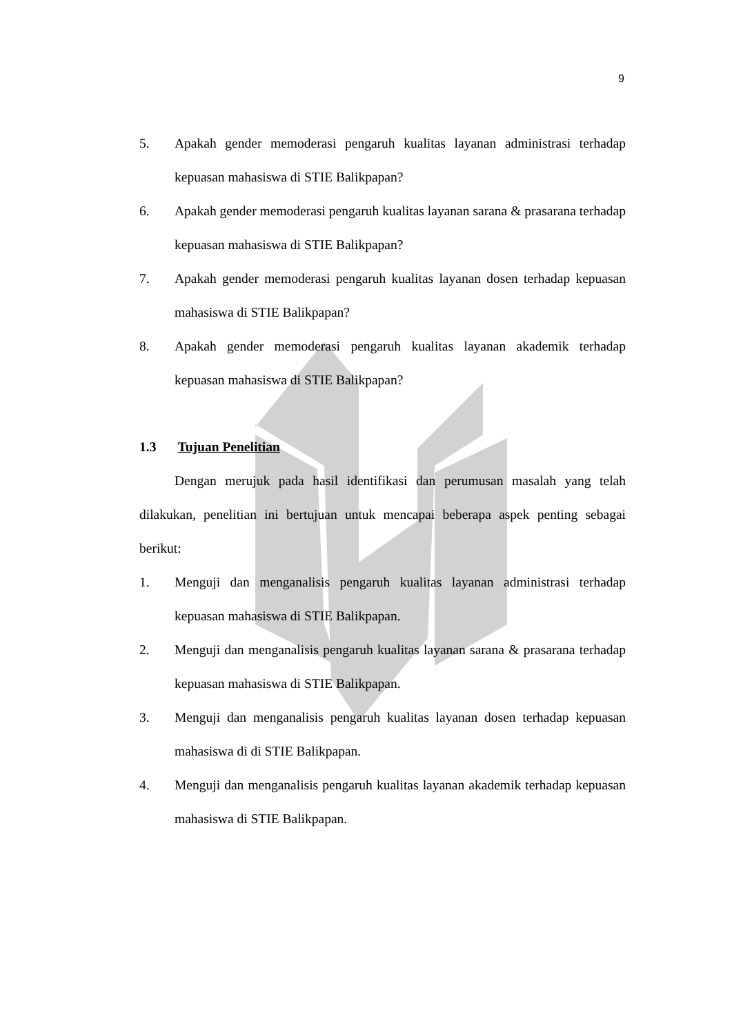9
5. Apakah gender memoderasi pengaruh kualitas layanan administrasi terhadap kepuasan mahasiswa di STIE Balikpapan?
6. Apakah gender memoderasi pengaruh kualitas layanan sarana & prasarana terhadap kepuasan mahasiswa di STIE Balikpapan?
7. Apakah gender memoderasi pengaruh kualitas layanan dosen terhadap kepuasan mahasiswa di STIE Balikpapan?
8. Apakah gender memoderasi pengaruh kualitas layanan akademik terhadap kepuasan mahasiswa di STIE Balikpapan?
1.3 Tujuan Penelitian
Dengan merujuk pada hasil identifikasi dan perumusan masalah yang telah dilakukan, penelitian ini bertujuan untuk mencapai beberapa aspek penting sebagai berikut:
1. Menguji dan menganalisis pengaruh kualitas layanan administrasi terhadap kepuasan mahasiswa di STIE Balikpapan.
2. Menguji dan menganalisis pengaruh kualitas layanan sarana & prasarana terhadap kepuasan mahasiswa di STIE Balikpapan.
3. Menguji dan menganalisis pengaruh kualitas layanan dosen terhadap kepuasan mahasiswa di di STIE Balikpapan.
4. Menguji dan menganalisis pengaruh kualitas layanan akademik terhadap kepuasan mahasiswa di STIE Balikpapan.